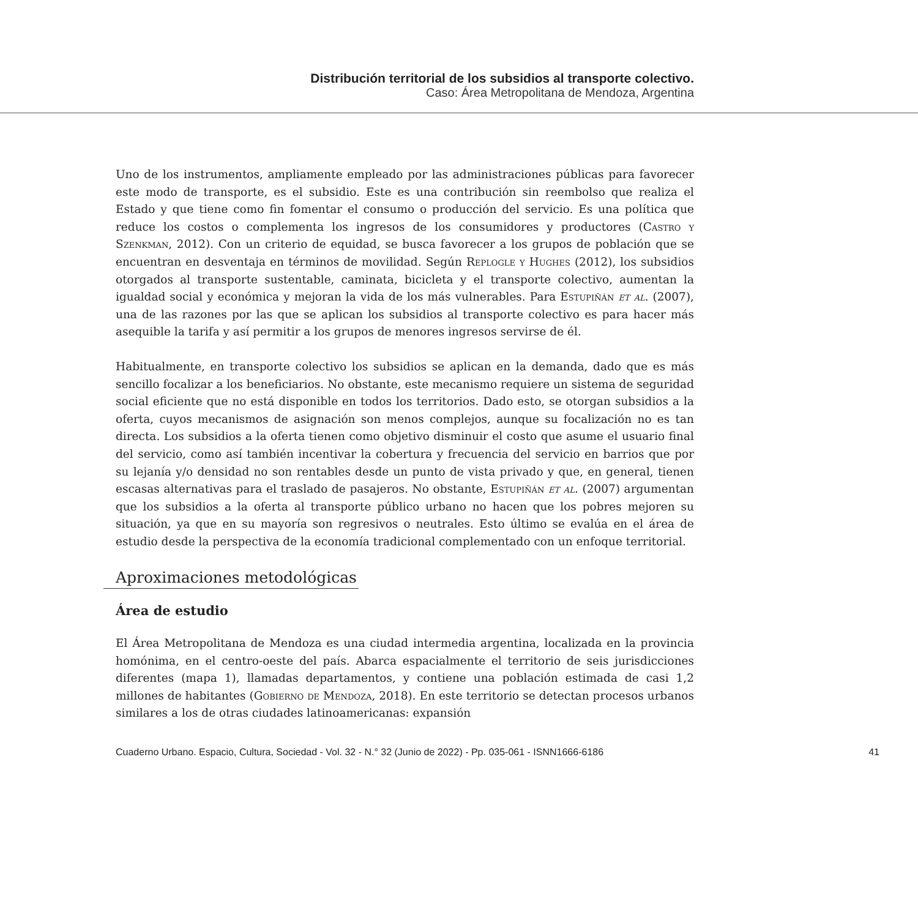Distribución territorial de los subsidios al transporte colectivo.
Caso: Área Metropolitana de Mendoza, Argentina
Uno de los instrumentos, ampliamente empleado por las administraciones públicas para favorecer este modo de transporte, es el subsidio. Este es una contribución sin reembolso que realiza el Estado y que tiene como fin fomentar el consumo o producción del servicio. Es una política que reduce los costos o complementa los ingresos de los consumidores y productores (Castro y Szenkman, 2012). Con un criterio de equidad, se busca favorecer a los grupos de población que se encuentran en desventaja en términos de movilidad. Según Replogle y Hughes (2012), los subsidios otorgados al transporte sustentable, caminata, bicicleta y el transporte colectivo, aumentan la igualdad social y económica y mejoran la vida de los más vulnerables. Para Estupiñán et al. (2007), una de las razones por las que se aplican los subsidios al transporte colectivo es para hacer más asequible la tarifa y así permitir a los grupos de menores ingresos servirse de él.
Habitualmente, en transporte colectivo los subsidios se aplican en la demanda, dado que es más sencillo focalizar a los beneficiarios. No obstante, este mecanismo requiere un sistema de seguridad social eficiente que no está disponible en todos los territorios. Dado esto, se otorgan subsidios a la oferta, cuyos mecanismos de asignación son menos complejos, aunque su focalización no es tan directa. Los subsidios a la oferta tienen como objetivo disminuir el costo que asume el usuario final del servicio, como así también incentivar la cobertura y frecuencia del servicio en barrios que por su lejanía y/o densidad no son rentables desde un punto de vista privado y que, en general, tienen escasas alternativas para el traslado de pasajeros. No obstante, Estupiñán et al. (2007) argumentan que los subsidios a la oferta al transporte público urbano no hacen que los pobres mejoren su situación, ya que en su mayoría son regresivos o neutrales. Esto último se evalúa en el área de estudio desde la perspectiva de la economía tradicional complementado con un enfoque territorial.
Aproximaciones metodológicas
Área de estudio
El Área Metropolitana de Mendoza es una ciudad intermedia argentina, localizada en la provincia homónima, en el centro-oeste del país. Abarca espacialmente el territorio de seis jurisdicciones diferentes (mapa 1), llamadas departamentos, y contiene una población estimada de casi 1,2 millones de habitantes (Gobierno de Mendoza, 2018). En este territorio se detectan procesos urbanos similares a los de otras ciudades latinoamericanas: expansión
Cuaderno Urbano. Espacio, Cultura, Sociedad - Vol. 32 - N.° 32 (Junio de 2022) - Pp. 035-061 - ISNN1666-6186 41